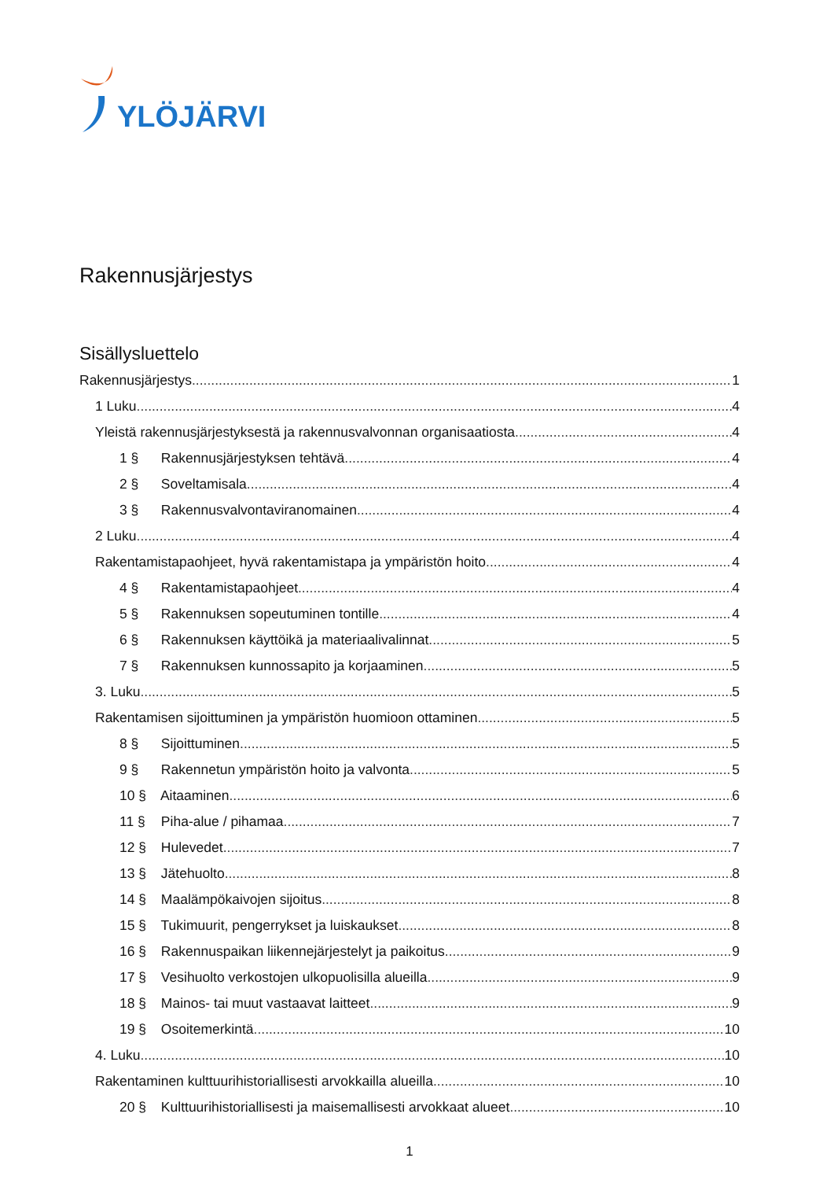YLÖJÄRVI
Rakennusjärjestys
Sisällysluettelo
Rakennusjärjestys 1
1 Luku 4
Yleistä rakennusjärjestyksestä ja rakennusvalvonnan organisaatiosta 4
1 § Rakennusjärjestyksen tehtävä 4
2 § Soveltamisala 4
3 § Rakennusvalvontaviranomainen 4
2 Luku 4
Rakentamistapaohjeet, hyvä rakentamistapa ja ympäristön hoito 4
4 § Rakentamistapaohjeet 4
5 § Rakennuksen sopeutuminen tontille 4
6 § Rakennuksen käyttöikä ja materiaalivalinnat 5
7 § Rakennuksen kunnossapito ja korjaaminen 5
3. Luku 5
Rakentamisen sijoittuminen ja ympäristön huomioon ottaminen 5
8 § Sijoittuminen 5
9 § Rakennetun ympäristön hoito ja valvonta 5
10 § Aitaaminen 6
11 § Piha-alue / pihamaa 7
12 § Hulevedet 7
13 § Jätehuolto 8
14 § Maalämpökaivojen sijoitus 8
15 § Tukimuurit, pengerrykset ja luiskaukset 8
16 § Rakennuspaikan liikennejärjestelyt ja paikoitus 9
17 § Vesihuolto verkostojen ulkopuolisilla alueilla 9
18 § Mainos- tai muut vastaavat laitteet 9
19 § Osoitemerkintä 10
4. Luku 10
Rakentaminen kulttuurihistoriallisesti arvokkailla alueilla 10
20 § Kulttuurihistoriallisesti ja maisemallisesti arvokkaat alueet 10
1